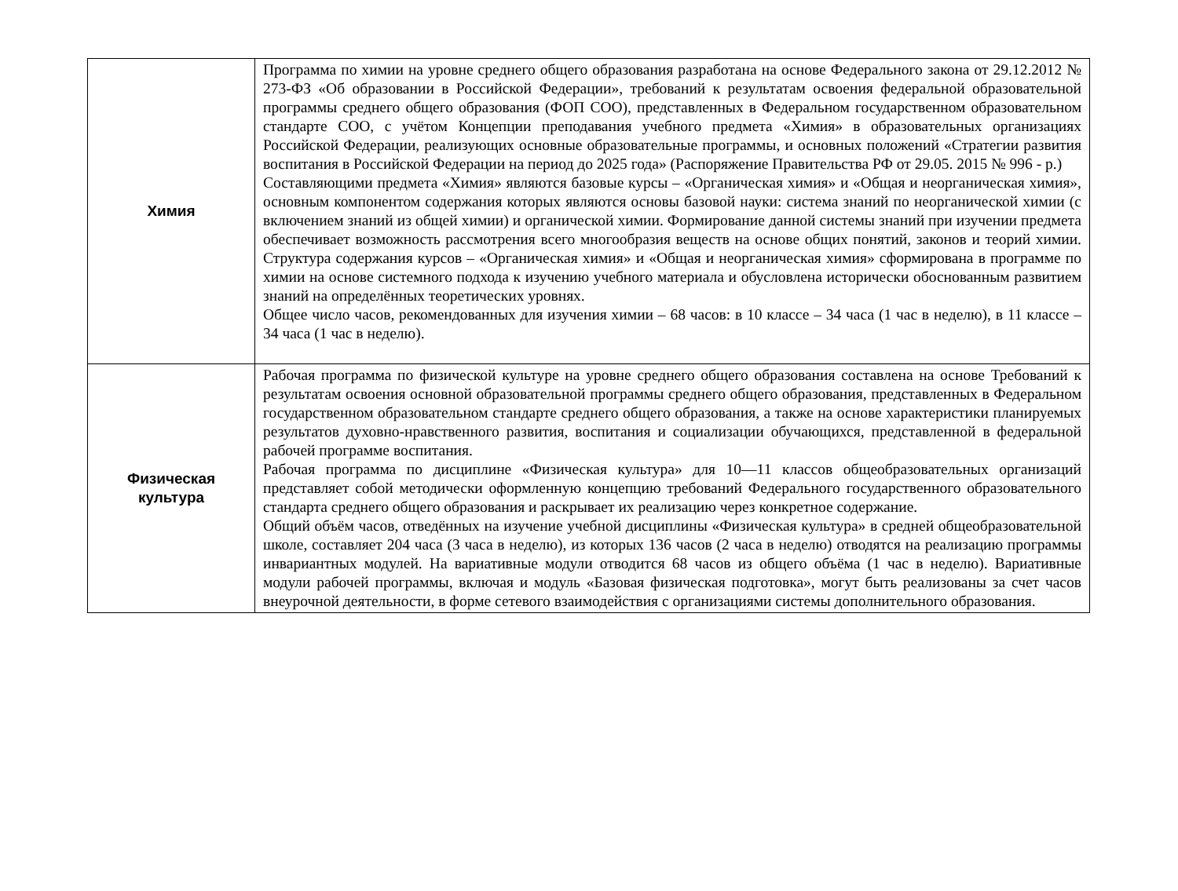| Химия | Программа по химии на уровне среднего общего образования разработана на основе Федерального закона от 29.12.2012 № 273-ФЗ «Об образовании в Российской Федерации», требований к результатам освоения федеральной образовательной программы среднего общего образования (ФОП СОО), представленных в Федеральном государственном образовательном стандарте СОО, с учётом Концепции преподавания учебного предмета «Химия» в образовательных организациях Российской Федерации, реализующих основные образовательные программы, и основных положений «Стратегии развития воспитания в Российской Федерации на период до 2025 года» (Распоряжение Правительства РФ от 29.05. 2015 № 996 - р.) Составляющими предмета «Химия» являются базовые курсы – «Органическая химия» и «Общая и неорганическая химия», основным компонентом содержания которых являются основы базовой науки: система знаний по неорганической химии (с включением знаний из общей химии) и органической химии. Формирование данной системы знаний при изучении предмета обеспечивает возможность рассмотрения всего многообразия веществ на основе общих понятий, законов и теорий химии. Структура содержания курсов – «Органическая химия» и «Общая и неорганическая химия» сформирована в программе по химии на основе системного подхода к изучению учебного материала и обусловлена исторически обоснованным развитием знаний на определённых теоретических уровнях. Общее число часов, рекомендованных для изучения химии – 68 часов: в 10 классе – 34 часа (1 час в неделю), в 11 классе – 34 часа (1 час в неделю). |
| Физическая культура | Рабочая программа по физической культуре на уровне среднего общего образования составлена на основе Требований к результатам освоения основной образовательной программы среднего общего образования, представленных в Федеральном государственном образовательном стандарте среднего общего образования, а также на основе характеристики планируемых результатов духовно-нравственного развития, воспитания и социализации обучающихся, представленной в федеральной рабочей программе воспитания. Рабочая программа по дисциплине «Физическая культура» для 10—11 классов общеобразовательных организаций представляет собой методически оформленную концепцию требований Федерального государственного образовательного стандарта среднего общего образования и раскрывает их реализацию через конкретное содержание. Общий объём часов, отведённых на изучение учебной дисциплины «Физическая культура» в средней общеобразовательной школе, составляет 204 часа (3 часа в неделю), из которых 136 часов (2 часа в неделю) отводятся на реализацию программы инвариантных модулей. На вариативные модули отводится 68 часов из общего объёма (1 час в неделю). Вариативные модули рабочей программы, включая и модуль «Базовая физическая подготовка», могут быть реализованы за счет часов внеурочной деятельности, в форме сетевого взаимодействия с организациями системы дополнительного образования. |